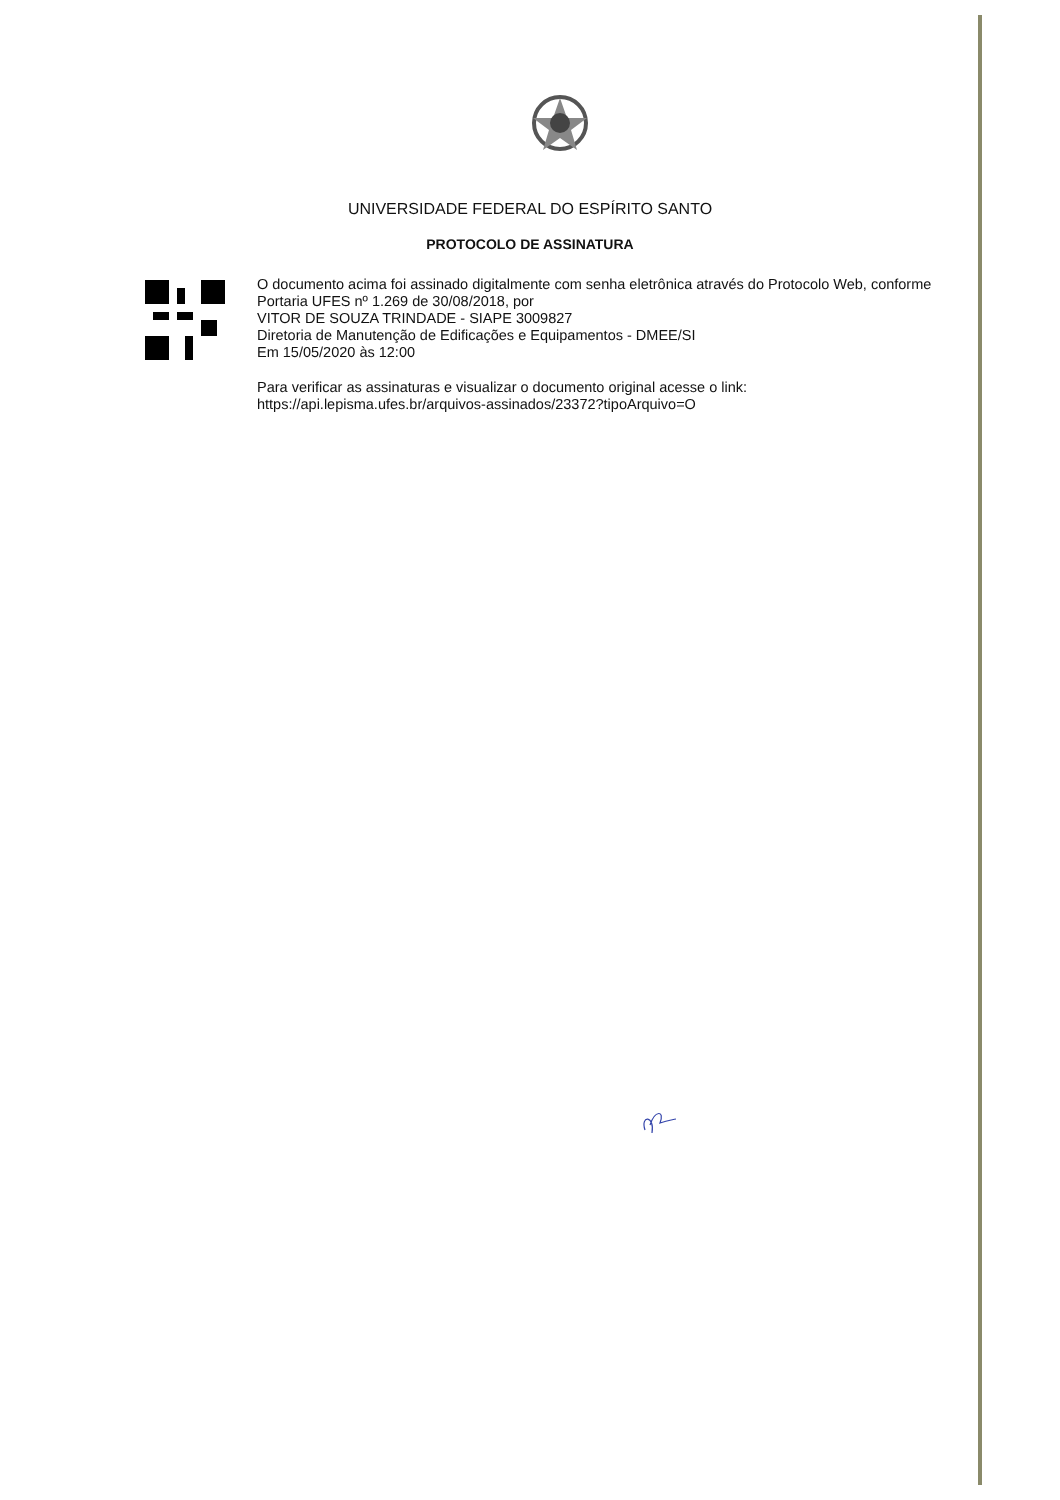UNIVERSIDADE FEDERAL DO ESPÍRITO SANTO
PROTOCOLO DE ASSINATURA
O documento acima foi assinado digitalmente com senha eletrônica através do Protocolo Web, conforme Portaria UFES nº 1.269 de 30/08/2018, por
VITOR DE SOUZA TRINDADE - SIAPE 3009827
Diretoria de Manutenção de Edificações e Equipamentos - DMEE/SI
Em 15/05/2020 às 12:00
Para verificar as assinaturas e visualizar o documento original acesse o link:
https://api.lepisma.ufes.br/arquivos-assinados/23372?tipoArquivo=O